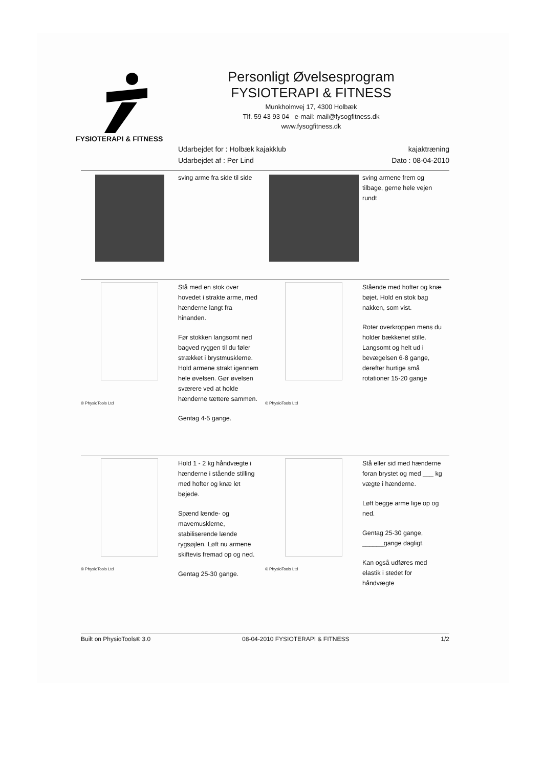FYSIOTERAPI & FITNESS
Personligt Øvelsesprogram
FYSIOTERAPI & FITNESS
Munkholmvej 17, 4300 Holbæk
Tlf. 59 43 93 04 e-mail: mail@fysogfitness.dk
www.fysogfitness.dk
Udarbejdet for : Holbæk kajakklub
Udarbejdet af : Per Lind
kajaktræning
Dato : 08-04-2010
sving arme fra side til side sving armene frem og tilbage, gerne hele vejen rundt
© PhysioTools Ltd
Stå med en stok over hovedet i strakte arme, med hænderne langt fra hinanden.
Før stokken langsomt ned bagved ryggen til du føler strækket i brystmusklerne. Hold armene strakt igennem hele øvelsen. Gør øvelsen sværere ved at holde hænderne tættere sammen.
Gentag 4-5 gange.
© PhysioTools Ltd
Stående med hofter og knæ bøjet. Hold en stok bag nakken, som vist.
Roter overkroppen mens du holder bækkenet stille. Langsomt og helt ud i bevægelsen 6-8 gange, derefter hurtige små rotationer 15-20 gange
© PhysioTools Ltd
Hold 1 - 2 kg håndvægte i hænderne i stående stilling med hofter og knæ let bøjede.
Spænd lænde- og mavemusklerne, stabiliserende lænde rygsøjlen. Løft nu armene skiftevis fremad op og ned.
Gentag 25-30 gange.
© PhysioTools Ltd
Stå eller sid med hænderne foran brystet og med ___ kg vægte i hænderne.
Løft begge arme lige op og ned.
Gentag 25-30 gange, ______gange dagligt.
Kan også udføres med elastik i stedet for håndvægte
Built on PhysioTools® 3.0 08-04-2010 FYSIOTERAPI & FITNESS 1/2